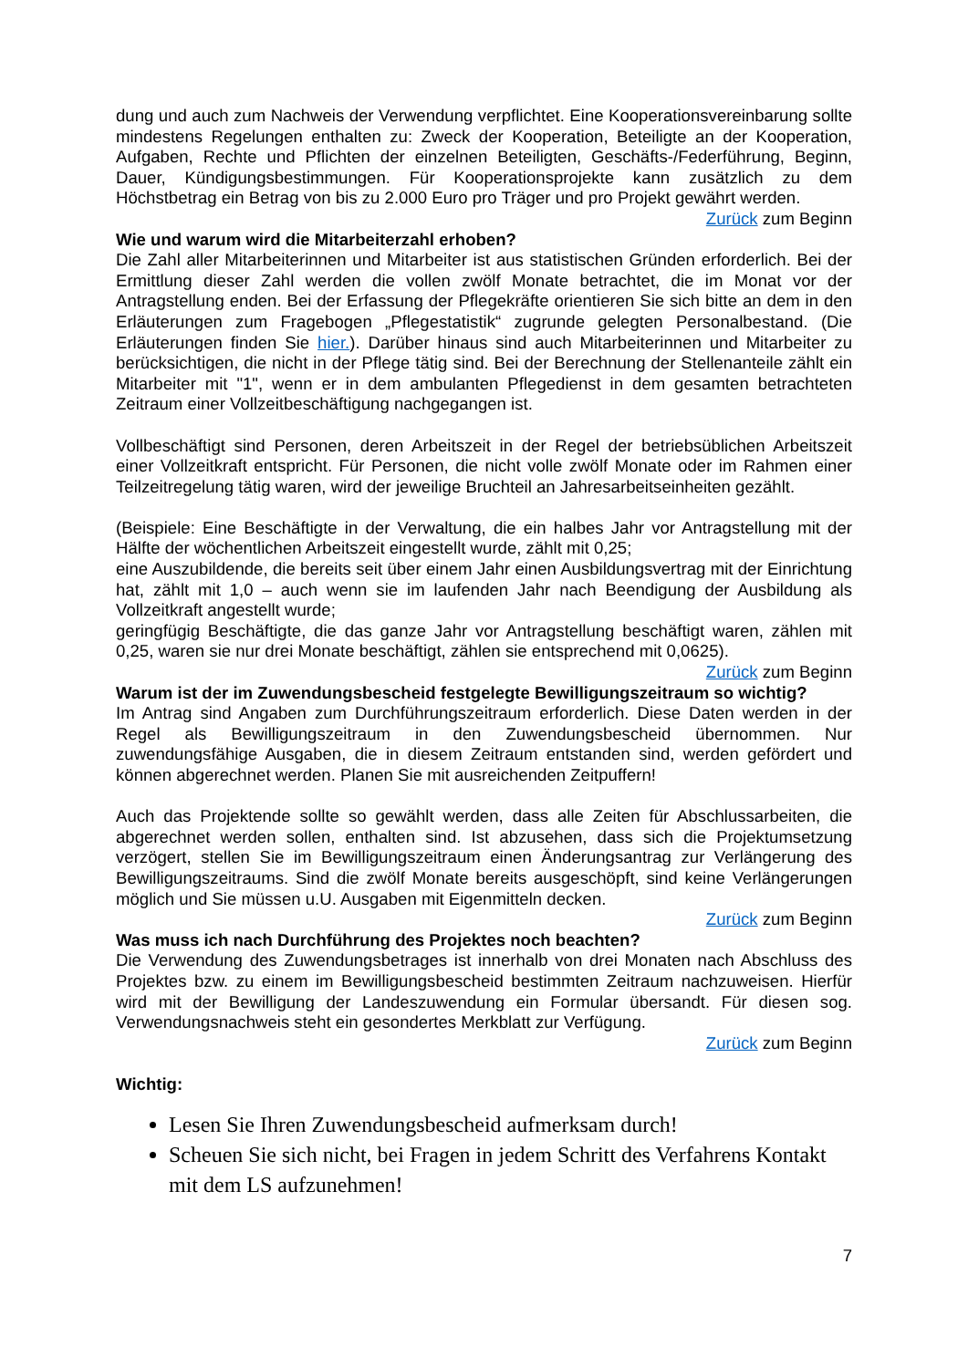dung und auch zum Nachweis der Verwendung verpflichtet. Eine Kooperationsvereinbarung sollte mindestens Regelungen enthalten zu: Zweck der Kooperation, Beteiligte an der Kooperation, Aufgaben, Rechte und Pflichten der einzelnen Beteiligten, Geschäfts-/Federführung, Beginn, Dauer, Kündigungsbestimmungen. Für Kooperationsprojekte kann zusätzlich zu dem Höchstbetrag ein Betrag von bis zu 2.000 Euro pro Träger und pro Projekt gewährt werden.
Zurück zum Beginn
Wie und warum wird die Mitarbeiterzahl erhoben?
Die Zahl aller Mitarbeiterinnen und Mitarbeiter ist aus statistischen Gründen erforderlich. Bei der Ermittlung dieser Zahl werden die vollen zwölf Monate betrachtet, die im Monat vor der Antragstellung enden. Bei der Erfassung der Pflegekräfte orientieren Sie sich bitte an dem in den Erläuterungen zum Fragebogen „Pflegestatistik“ zugrunde gelegten Personalbestand. (Die Erläuterungen finden Sie hier.). Darüber hinaus sind auch Mitarbeiterinnen und Mitarbeiter zu berücksichtigen, die nicht in der Pflege tätig sind. Bei der Berechnung der Stellenanteile zählt ein Mitarbeiter mit "1", wenn er in dem ambulanten Pflegedienst in dem gesamten betrachteten Zeitraum einer Vollzeitbeschäftigung nachgegangen ist.
Vollbeschäftigt sind Personen, deren Arbeitszeit in der Regel der betriebsüblichen Arbeitszeit einer Vollzeitkraft entspricht. Für Personen, die nicht volle zwölf Monate oder im Rahmen einer Teilzeitregelung tätig waren, wird der jeweilige Bruchteil an Jahresarbeitseinheiten gezählt.
(Beispiele: Eine Beschäftigte in der Verwaltung, die ein halbes Jahr vor Antragstellung mit der Hälfte der wöchentlichen Arbeitszeit eingestellt wurde, zählt mit 0,25;
eine Auszubildende, die bereits seit über einem Jahr einen Ausbildungsvertrag mit der Einrichtung hat, zählt mit 1,0 – auch wenn sie im laufenden Jahr nach Beendigung der Ausbildung als Vollzeitkraft angestellt wurde;
geringfügig Beschäftigte, die das ganze Jahr vor Antragstellung beschäftigt waren, zählen mit 0,25, waren sie nur drei Monate beschäftigt, zählen sie entsprechend mit 0,0625).
Zurück zum Beginn
Warum ist der im Zuwendungsbescheid festgelegte Bewilligungszeitraum so wichtig?
Im Antrag sind Angaben zum Durchführungszeitraum erforderlich. Diese Daten werden in der Regel als Bewilligungszeitraum in den Zuwendungsbescheid übernommen. Nur zuwendungsfähige Ausgaben, die in diesem Zeitraum entstanden sind, werden gefördert und können abgerechnet werden. Planen Sie mit ausreichenden Zeitpuffern!
Auch das Projektende sollte so gewählt werden, dass alle Zeiten für Abschlussarbeiten, die abgerechnet werden sollen, enthalten sind. Ist abzusehen, dass sich die Projektumsetzung verzögert, stellen Sie im Bewilligungszeitraum einen Änderungsantrag zur Verlängerung des Bewilligungszeitraums. Sind die zwölf Monate bereits ausgeschöpft, sind keine Verlängerungen möglich und Sie müssen u.U. Ausgaben mit Eigenmitteln decken.
Zurück zum Beginn
Was muss ich nach Durchführung des Projektes noch beachten?
Die Verwendung des Zuwendungsbetrages ist innerhalb von drei Monaten nach Abschluss des Projektes bzw. zu einem im Bewilligungsbescheid bestimmten Zeitraum nachzuweisen. Hierfür wird mit der Bewilligung der Landeszuwendung ein Formular übersandt. Für diesen sog. Verwendungsnachweis steht ein gesondertes Merkblatt zur Verfügung.
Zurück zum Beginn
Wichtig:
Lesen Sie Ihren Zuwendungsbescheid aufmerksam durch!
Scheuen Sie sich nicht, bei Fragen in jedem Schritt des Verfahrens Kontakt mit dem LS aufzunehmen!
7